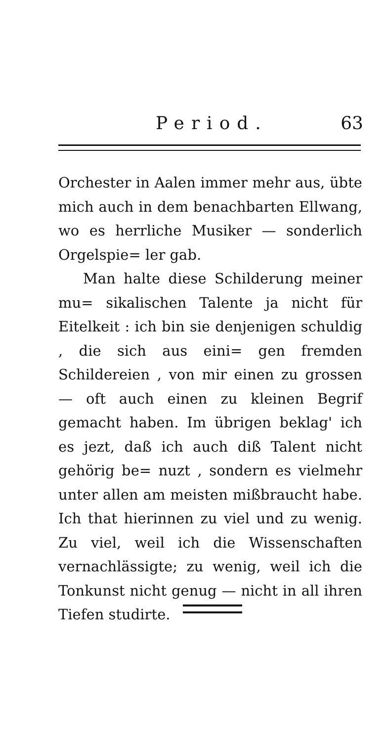Period. 63
Orchester in Aalen immer mehr aus, übte mich auch in dem benachbarten Ellwang, wo es herrliche Musiker — sonderlich Orgelspie= ler gab.
Man halte diese Schilderung meiner mu= sikalischen Talente ja nicht für Eitelkeit : ich bin sie denjenigen schuldig , die sich aus eini= gen fremden Schildereien , von mir einen zu grossen — oft auch einen zu kleinen Begrif gemacht haben. Im übrigen beklag' ich es jezt, daß ich auch diß Talent nicht gehörig be= nuzt , sondern es vielmehr unter allen am meisten mißbraucht habe. Ich that hierinnen zu viel und zu wenig. Zu viel, weil ich die Wissenschaften vernachlässigte; zu wenig, weil ich die Tonkunst nicht genug — nicht in all ihren Tiefen studirte.